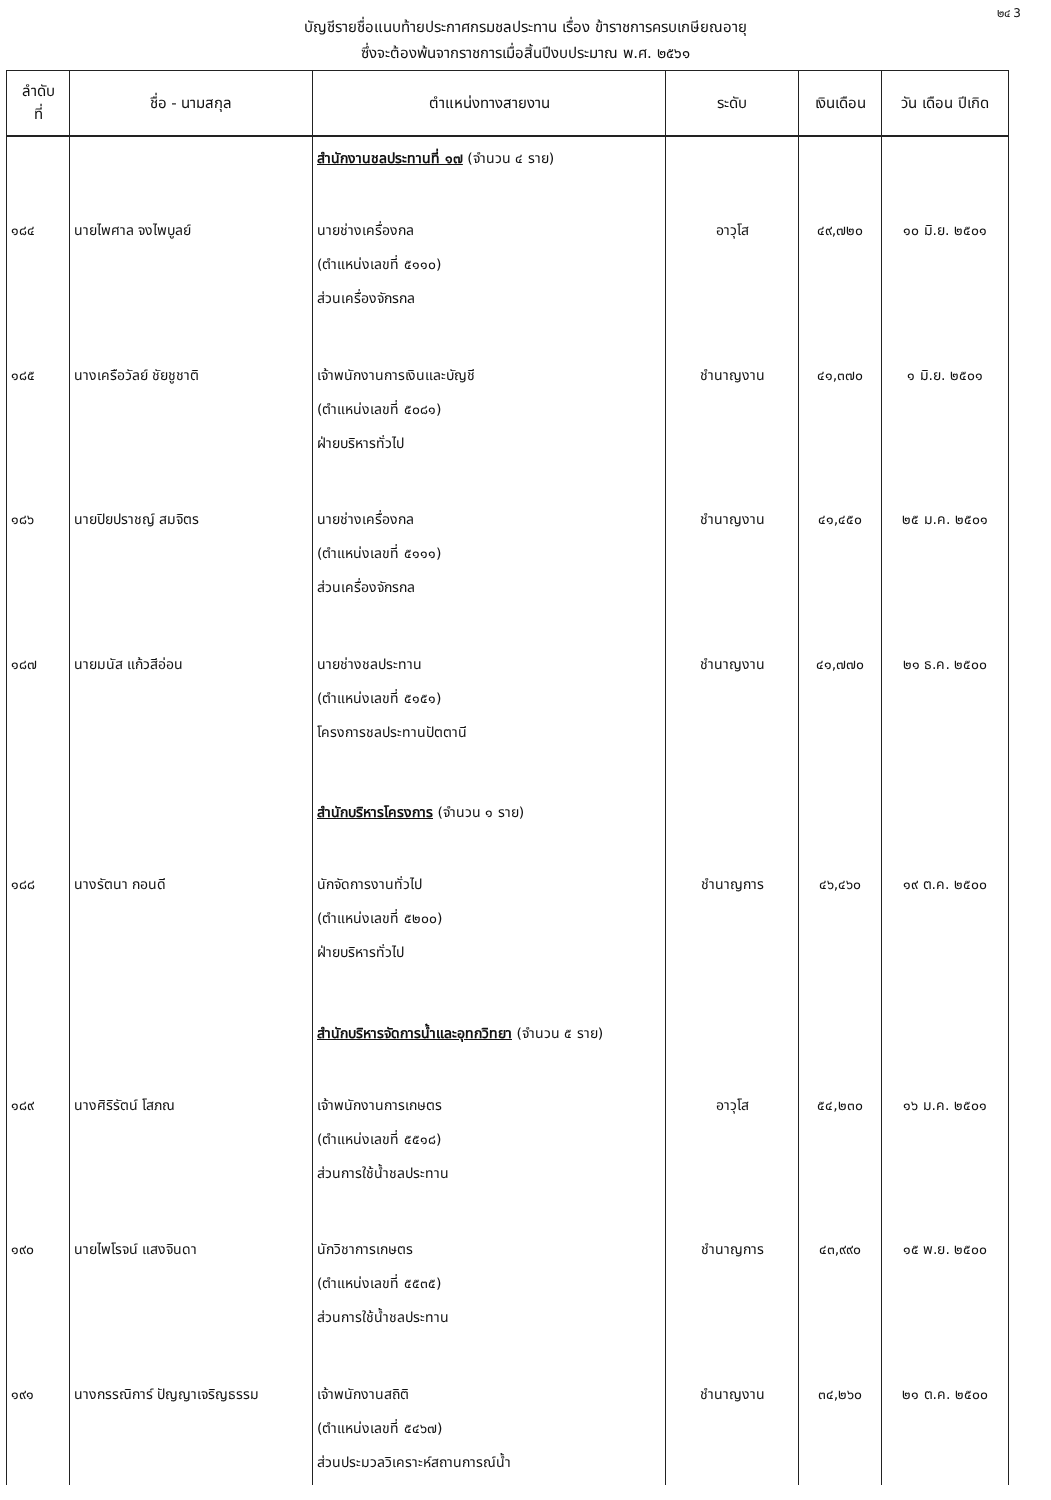๒๔ 3
บัญชีรายชื่อแนบท้ายประกาศกรมชลประทาน เรื่อง ข้าราชการครบเกษียณอายุ
ซึ่งจะต้องพ้นจากราชการเมื่อสิ้นปีงบประมาณ พ.ศ. ๒๕๖๑
| ลำดับ ที่ | ชื่อ - นามสกุล | ตำแหน่งทางสายงาน | ระดับ | เงินเดือน | วัน เดือน ปีเกิด |
| --- | --- | --- | --- | --- | --- |
| | | สำนักงานชลประทานที่ ๑๗ (จำนวน ๔ ราย) | | | |
| ๑๘๔ | นายไพศาล จงไพบูลย์ | นายช่างเครื่องกล (ตำแหน่งเลขที่ ๕๑๑๐) ส่วนเครื่องจักรกล | อาวุโส | ๔๙,๗๒๐ | ๑๐ มิ.ย. ๒๕๐๑ |
| ๑๘๕ | นางเครือวัลย์ ชัยชูชาติ | เจ้าพนักงานการเงินและบัญชี (ตำแหน่งเลขที่ ๕๐๘๑) ฝ่ายบริหารทั่วไป | ชำนาญงาน | ๔๑,๓๗๐ | ๑ มิ.ย. ๒๕๐๑ |
| ๑๘๖ | นายปิยปราชญ์ สมจิตร | นายช่างเครื่องกล (ตำแหน่งเลขที่ ๕๑๑๑) ส่วนเครื่องจักรกล | ชำนาญงาน | ๔๑,๔๕๐ | ๒๕ ม.ค. ๒๕๐๑ |
| ๑๘๗ | นายมนัส แก้วสีอ่อน | นายช่างชลประทาน (ตำแหน่งเลขที่ ๕๑๕๑) โครงการชลประทานปัตตานี | ชำนาญงาน | ๔๑,๗๗๐ | ๒๑ ธ.ค. ๒๕๐๐ |
| | | สำนักบริหารโครงการ (จำนวน ๑ ราย) | | | |
| ๑๘๘ | นางรัตนา กอนดี | นักจัดการงานทั่วไป (ตำแหน่งเลขที่ ๕๒๐๐) ฝ่ายบริหารทั่วไป | ชำนาญการ | ๔๖,๔๖๐ | ๑๙ ต.ค. ๒๕๐๐ |
| | | สำนักบริหารจัดการน้ำและอุทกวิทยา (จำนวน ๕ ราย) | | | |
| ๑๘๙ | นางศิริรัตน์ โสภณ | เจ้าพนักงานการเกษตร (ตำแหน่งเลขที่ ๕๕๑๘) ส่วนการใช้น้ำชลประทาน | อาวุโส | ๕๔,๒๓๐ | ๑๖ ม.ค. ๒๕๐๑ |
| ๑๙๐ | นายไพโรจน์ แสงจินดา | นักวิชาการเกษตร (ตำแหน่งเลขที่ ๕๕๓๕) ส่วนการใช้น้ำชลประทาน | ชำนาญการ | ๔๓,๙๙๐ | ๑๕ พ.ย. ๒๕๐๐ |
| ๑๙๑ | นางกรรณิการ์ ปัญญาเจริญธรรม | เจ้าพนักงานสถิติ (ตำแหน่งเลขที่ ๕๔๖๗) ส่วนประมวลวิเคราะห์สถานการณ์น้ำ | ชำนาญงาน | ๓๔,๒๖๐ | ๒๑ ต.ค. ๒๕๐๐ |